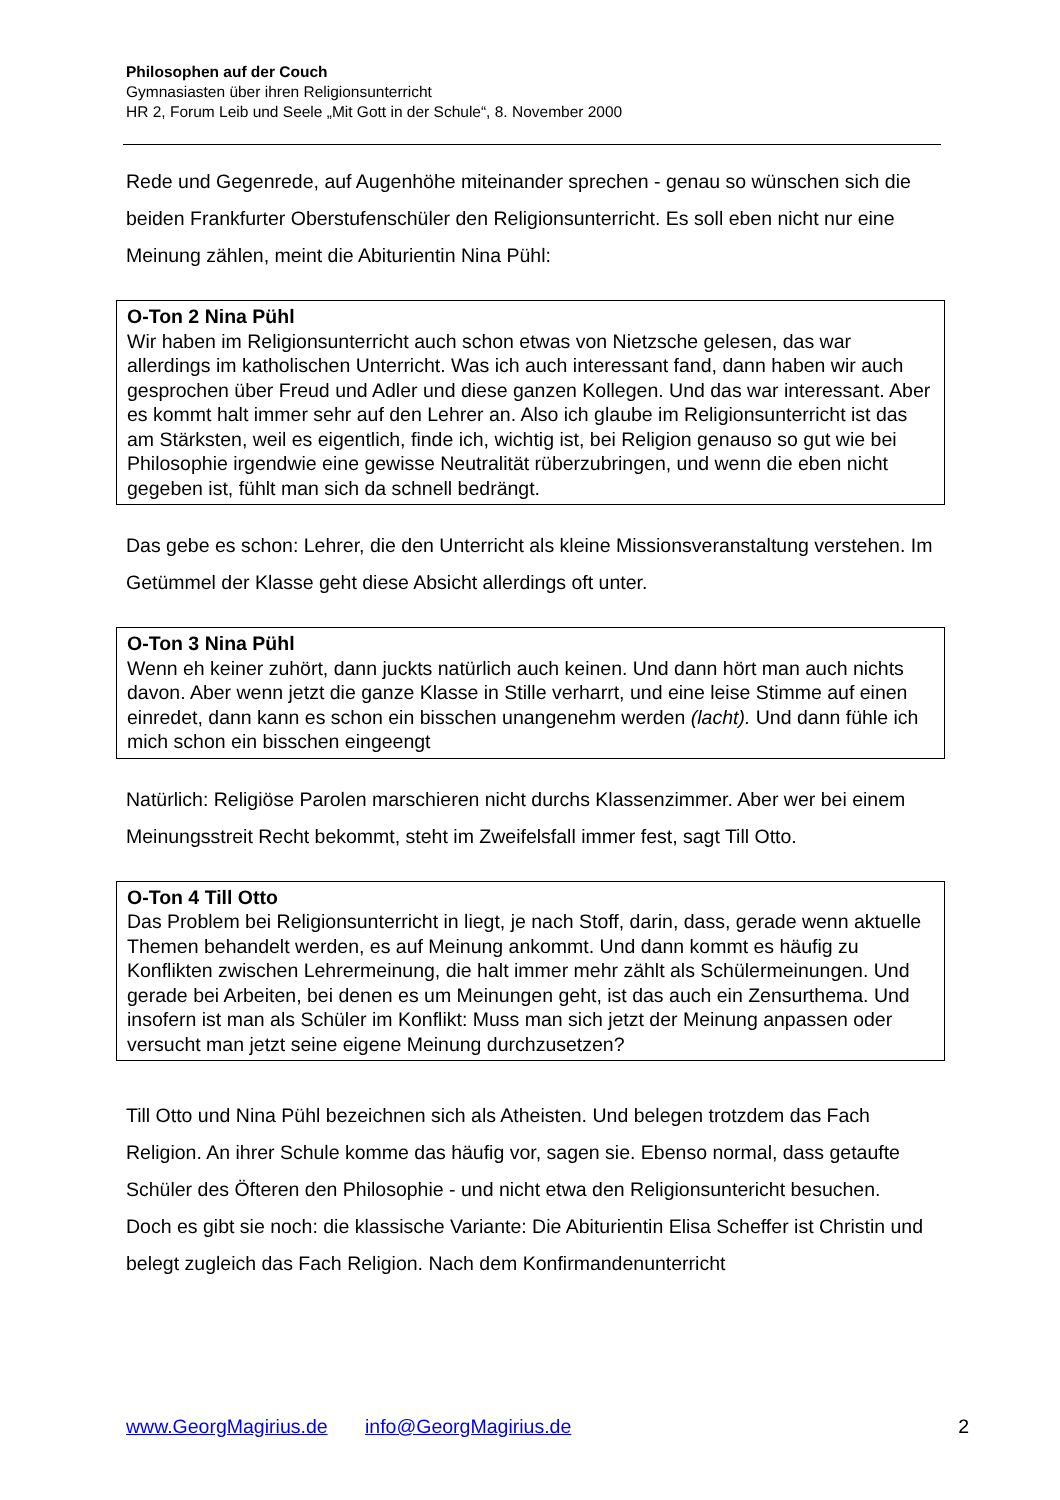Philosophen auf der Couch
Gymnasiasten über ihren Religionsunterricht
HR 2, Forum Leib und Seele „Mit Gott in der Schule“, 8. November 2000
Rede und Gegenrede, auf Augenhöhe miteinander sprechen - genau so wünschen sich die beiden Frankfurter Oberstufenschüler den Religionsunterricht. Es soll eben nicht nur eine Meinung zählen, meint die Abiturientin Nina Pühl:
O-Ton 2 Nina Pühl
Wir haben im Religionsunterricht auch schon etwas von Nietzsche gelesen, das war allerdings im katholischen Unterricht. Was ich auch interessant fand, dann haben wir auch gesprochen über Freud und Adler und diese ganzen Kollegen. Und das war interessant. Aber es kommt halt immer sehr auf den Lehrer an. Also ich glaube im Religionsunterricht ist das am Stärksten, weil es eigentlich, finde ich, wichtig ist, bei Religion genauso so gut wie bei Philosophie irgendwie eine gewisse Neutralität rüberzubringen, und wenn die eben nicht gegeben ist, fühlt man sich da schnell bedrängt.
Das gebe es schon: Lehrer, die den Unterricht als kleine Missionsveranstaltung verstehen. Im Getümmel der Klasse geht diese Absicht allerdings oft unter.
O-Ton 3 Nina Pühl
Wenn eh keiner zuhört, dann juckts natürlich auch keinen. Und dann hört man auch nichts davon. Aber wenn jetzt die ganze Klasse in Stille verharrt, und eine leise Stimme auf einen einredet, dann kann es schon ein bisschen unangenehm werden (lacht). Und dann fühle ich mich schon ein bisschen eingeengt
Natürlich: Religiöse Parolen marschieren nicht durchs Klassenzimmer. Aber wer bei einem Meinungsstreit Recht bekommt, steht im Zweifelsfall immer fest, sagt Till Otto.
O-Ton 4 Till Otto
Das Problem bei Religionsunterricht in liegt, je nach Stoff, darin, dass, gerade wenn aktuelle Themen behandelt werden, es auf Meinung ankommt. Und dann kommt es häufig zu Konflikten zwischen Lehrermeinung, die halt immer mehr zählt als Schülermeinungen. Und gerade bei Arbeiten, bei denen es um Meinungen geht, ist das auch ein Zensurthema. Und insofern ist man als Schüler im Konflikt: Muss man sich jetzt der Meinung anpassen oder versucht man jetzt seine eigene Meinung durchzusetzen?
Till Otto und Nina Pühl bezeichnen sich als Atheisten. Und belegen trotzdem das Fach Religion. An ihrer Schule komme das häufig vor, sagen sie. Ebenso normal, dass getaufte Schüler des Öfteren den Philosophie - und nicht etwa den Religionsuntericht besuchen.
Doch es gibt sie noch: die klassische Variante: Die Abiturientin Elisa Scheffer ist Christin und belegt zugleich das Fach Religion. Nach dem Konfirmandenunterricht
www.GeorgMagirius.de info@GeorgMagirius.de 2